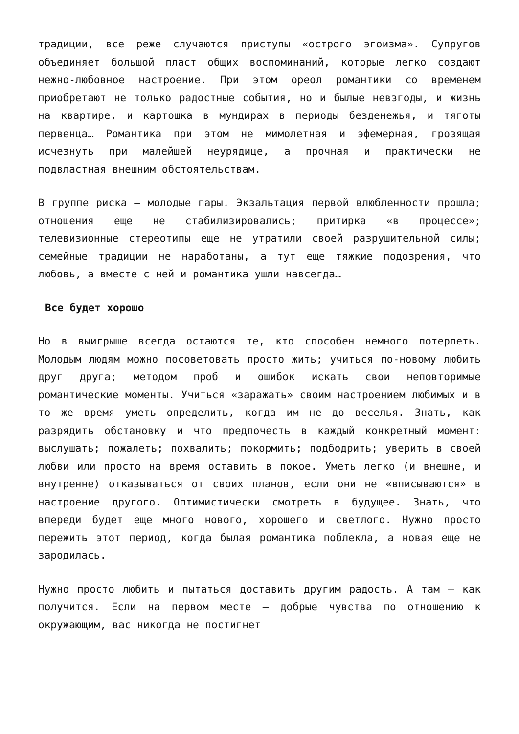традиции, все реже случаются приступы «острого эгоизма». Супругов объединяет большой пласт общих воспоминаний, которые легко создают нежно-любовное настроение. При этом ореол романтики со временем приобретают не только радостные события, но и былые невзгоды, и жизнь на квартире, и картошка в мундирах в периоды безденежья, и тяготы первенца… Романтика при этом не мимолетная и эфемерная, грозящая исчезнуть при малейшей неурядице, а прочная и практически не подвластная внешним обстоятельствам.
В группе риска — молодые пары. Экзальтация первой влюбленности прошла; отношения еще не стабилизировались; притирка «в процессе»; телевизионные стереотипы еще не утратили своей разрушительной силы; семейные традиции не наработаны, а тут еще тяжкие подозрения, что любовь, а вместе с ней и романтика ушли навсегда…
Все будет хорошо
Но в выигрыше всегда остаются те, кто способен немного потерпеть. Молодым людям можно посоветовать просто жить; учиться по-новому любить друг друга; методом проб и ошибок искать свои неповторимые романтические моменты. Учиться «заражать» своим настроением любимых и в то же время уметь определить, когда им не до веселья. Знать, как разрядить обстановку и что предпочесть в каждый конкретный момент: выслушать; пожалеть; похвалить; покормить; подбодрить; уверить в своей любви или просто на время оставить в покое. Уметь легко (и внешне, и внутренне) отказываться от своих планов, если они не «вписываются» в настроение другого. Оптимистически смотреть в будущее. Знать, что впереди будет еще много нового, хорошего и светлого. Нужно просто пережить этот период, когда былая романтика поблекла, а новая еще не зародилась.
Нужно просто любить и пытаться доставить другим радость. А там — как получится. Если на первом месте — добрые чувства по отношению к окружающим, вас никогда не постигнет